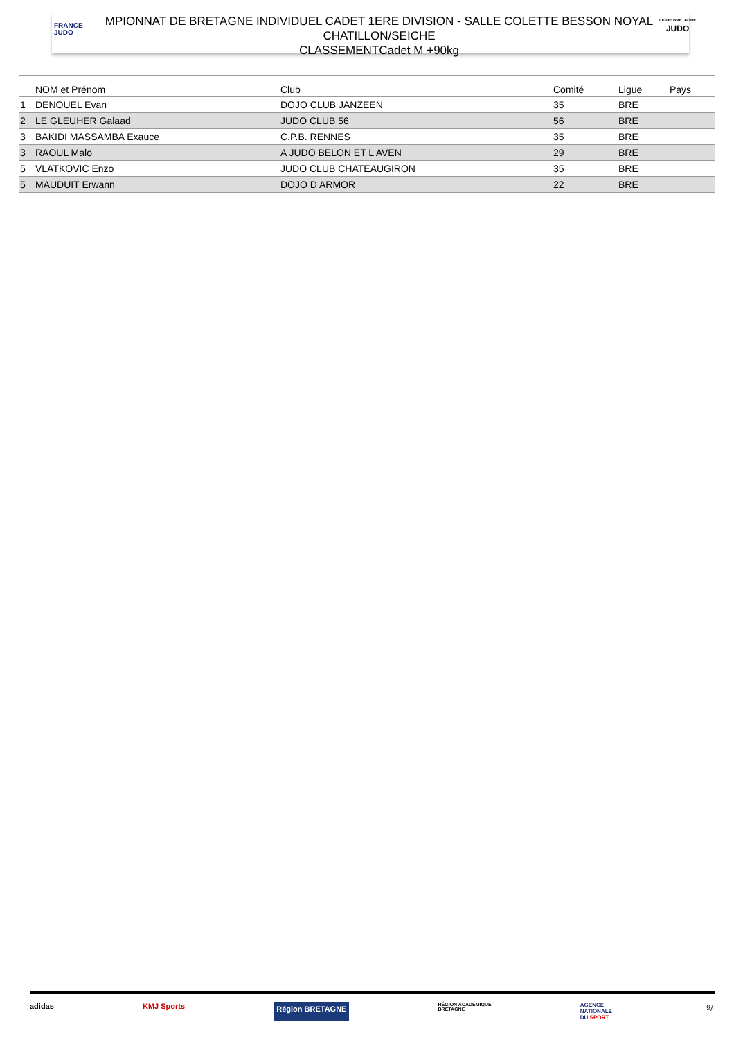FRANCE
JUDO
MPIONNAT DE BRETAGNE INDIVIDUEL CADET 1ERE DIVISION - SALLE COLETTE BESSON NOYAL
CHATILLON/SEICHE
CLASSEMENTCadet M +90kg
LIGUE BRETAGNE
JUDO
| | NOM et Prénom | Club | Comité | Ligue | Pays |
| --- | --- | --- | --- | --- | --- |
| 1 | DENOUEL Evan | DOJO CLUB JANZEEN | 35 | BRE | |
| 2 | LE GLEUHER Galaad | JUDO CLUB 56 | 56 | BRE | |
| 3 | BAKIDI MASSAMBA Exauce | C.P.B. RENNES | 35 | BRE | |
| 3 | RAOUL Malo | A JUDO BELON ET L AVEN | 29 | BRE | |
| 5 | VLATKOVIC Enzo | JUDO CLUB CHATEAUGIRON | 35 | BRE | |
| 5 | MAUDUIT Erwann | DOJO D ARMOR | 22 | BRE | |
adidas KMJ Sports Région BRETAGNE RÉGION ACADÉMIQUE
BRETAGNE AGENCE
NATIONALE
DU SPORT
9/